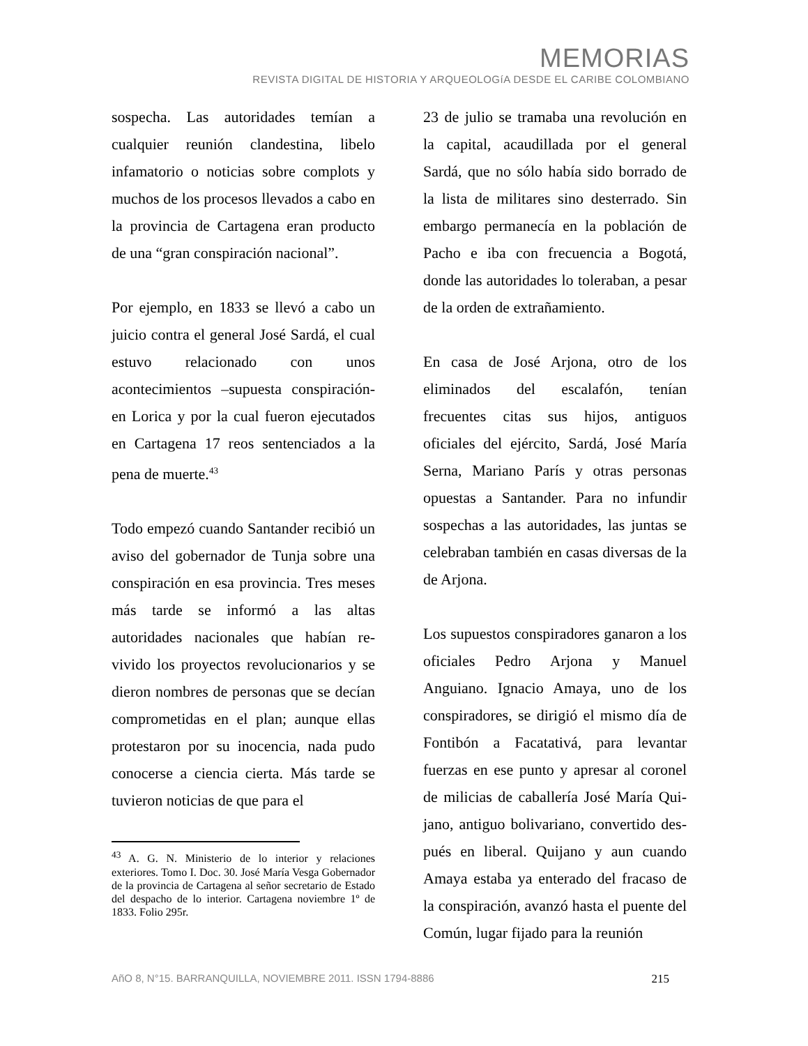MEMORIAS
REVISTA DIGITAL DE HISTORIA Y ARQUEOLOGíA DESDE EL CARIBE COLOMBIANO
sospecha. Las autoridades temían a cualquier reunión clandestina, libelo infamatorio o noticias sobre complots y muchos de los procesos llevados a cabo en la provincia de Cartagena eran producto de una “gran conspiración nacional”.
Por ejemplo, en 1833 se llevó a cabo un juicio contra el general José Sardá, el cual estuvo relacionado con unos acontecimientos –supuesta conspiración- en Lorica y por la cual fueron ejecutados en Cartagena 17 reos sentenciados a la pena de muerte.<sup>43</sup>
Todo empezó cuando Santander recibió un aviso del gobernador de Tunja sobre una conspiración en esa provincia. Tres meses más tarde se informó a las altas autoridades nacionales que habían re-vivido los proyectos revolucionarios y se dieron nombres de personas que se decían comprometidas en el plan; aunque ellas protestaron por su inocencia, nada pudo conocerse a ciencia cierta. Más tarde se tuvieron noticias de que para el
<sup>43</sup> A. G. N. Ministerio de lo interior y relaciones exteriores. Tomo I. Doc. 30. José María Vesga Gobernador de la provincia de Cartagena al señor secretario de Estado del despacho de lo interior. Cartagena noviembre 1º de 1833. Folio 295r.
23 de julio se tramaba una revolución en la capital, acaudillada por el general Sardá, que no sólo había sido borrado de la lista de militares sino desterrado. Sin embargo permanecía en la población de Pacho e iba con frecuencia a Bogotá, donde las autoridades lo toleraban, a pesar de la orden de extrañamiento.
En casa de José Arjona, otro de los eliminados del escalafón, tenían frecuentes citas sus hijos, antiguos oficiales del ejército, Sardá, José María Serna, Mariano París y otras personas opuestas a Santander. Para no infundir sospechas a las autoridades, las juntas se celebraban también en casas diversas de la de Arjona.
Los supuestos conspiradores ganaron a los oficiales Pedro Arjona y Manuel Anguiano. Ignacio Amaya, uno de los conspiradores, se dirigió el mismo día de Fontibón a Facatativá, para levantar fuerzas en ese punto y apresar al coronel de milicias de caballería José María Qui-jano, antiguo bolivariano, convertido des-pués en liberal. Quijano y aun cuando Amaya estaba ya enterado del fracaso de la conspiración, avanzó hasta el puente del Común, lugar fijado para la reunión
AñO 8, N°15. BARRANQUILLA, NOVIEMBRE 2011. ISSN 1794-8886 215